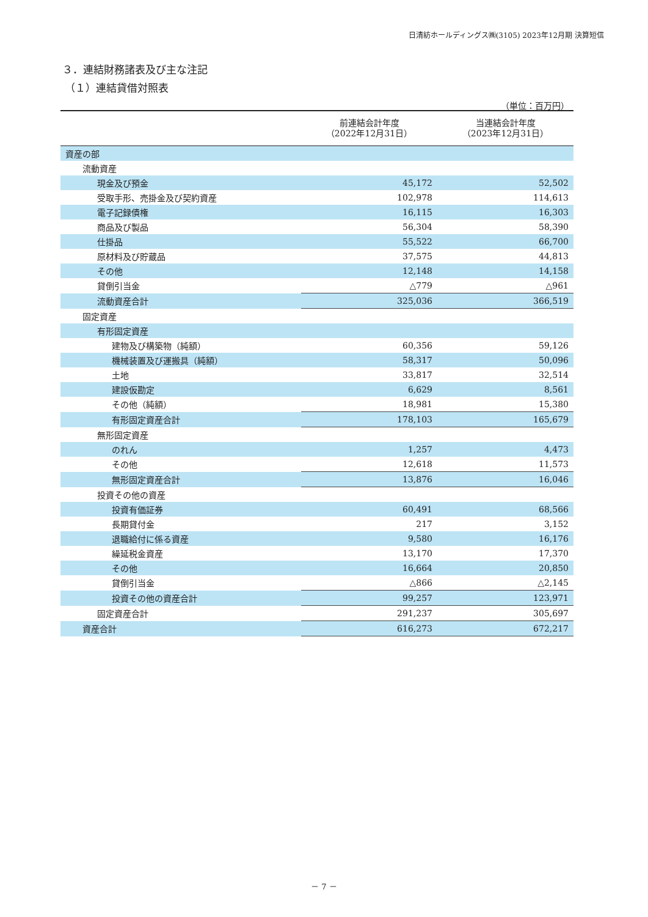日清紡ホールディングス㈱(3105) 2023年12月期 決算短信
３．連結財務諸表及び主な注記
（１）連結貸借対照表
（単位：百万円）
| | 前連結会計年度 （2022年12月31日） | 当連結会計年度 （2023年12月31日） |
| --- | --- | --- |
| 資産の部 | | |
| 流動資産 | | |
| 現金及び預金 | 45,172 | 52,502 |
| 受取手形、売掛金及び契約資産 | 102,978 | 114,613 |
| 電子記録債権 | 16,115 | 16,303 |
| 商品及び製品 | 56,304 | 58,390 |
| 仕掛品 | 55,522 | 66,700 |
| 原材料及び貯蔵品 | 37,575 | 44,813 |
| その他 | 12,148 | 14,158 |
| 貸倒引当金 | △779 | △961 |
| 流動資産合計 | 325,036 | 366,519 |
| 固定資産 | | |
| 有形固定資産 | | |
| 建物及び構築物（純額） | 60,356 | 59,126 |
| 機械装置及び運搬具（純額） | 58,317 | 50,096 |
| 土地 | 33,817 | 32,514 |
| 建設仮勘定 | 6,629 | 8,561 |
| その他（純額） | 18,981 | 15,380 |
| 有形固定資産合計 | 178,103 | 165,679 |
| 無形固定資産 | | |
| のれん | 1,257 | 4,473 |
| その他 | 12,618 | 11,573 |
| 無形固定資産合計 | 13,876 | 16,046 |
| 投資その他の資産 | | |
| 投資有価証券 | 60,491 | 68,566 |
| 長期貸付金 | 217 | 3,152 |
| 退職給付に係る資産 | 9,580 | 16,176 |
| 繰延税金資産 | 13,170 | 17,370 |
| その他 | 16,664 | 20,850 |
| 貸倒引当金 | △866 | △2,145 |
| 投資その他の資産合計 | 99,257 | 123,971 |
| 固定資産合計 | 291,237 | 305,697 |
| 資産合計 | 616,273 | 672,217 |
－ 7 －